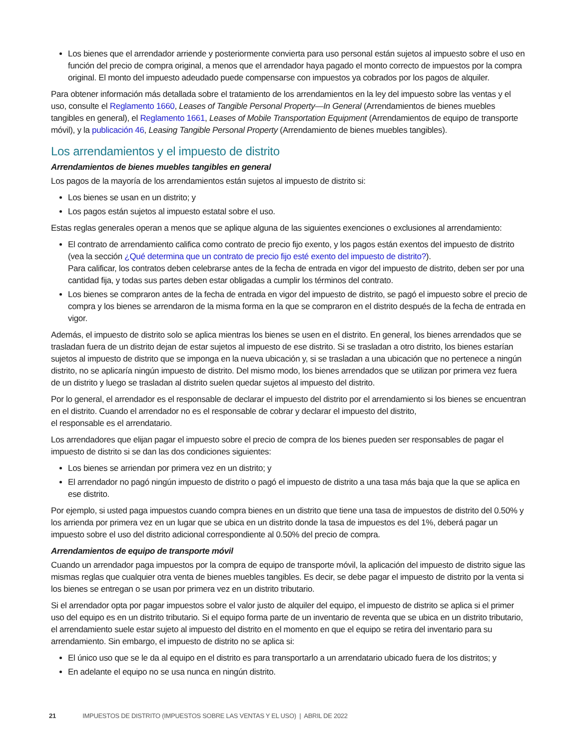Los bienes que el arrendador arriende y posteriormente convierta para uso personal están sujetos al impuesto sobre el uso en función del precio de compra original, a menos que el arrendador haya pagado el monto correcto de impuestos por la compra original. El monto del impuesto adeudado puede compensarse con impuestos ya cobrados por los pagos de alquiler.
Para obtener información más detallada sobre el tratamiento de los arrendamientos en la ley del impuesto sobre las ventas y el uso, consulte el Reglamento 1660, Leases of Tangible Personal Property—In General (Arrendamientos de bienes muebles tangibles en general), el Reglamento 1661, Leases of Mobile Transportation Equipment (Arrendamientos de equipo de transporte móvil), y la publicación 46, Leasing Tangible Personal Property (Arrendamiento de bienes muebles tangibles).
Los arrendamientos y el impuesto de distrito
Arrendamientos de bienes muebles tangibles en general
Los pagos de la mayoría de los arrendamientos están sujetos al impuesto de distrito si:
Los bienes se usan en un distrito; y
Los pagos están sujetos al impuesto estatal sobre el uso.
Estas reglas generales operan a menos que se aplique alguna de las siguientes exenciones o exclusiones al arrendamiento:
El contrato de arrendamiento califica como contrato de precio fijo exento, y los pagos están exentos del impuesto de distrito (vea la sección ¿Qué determina que un contrato de precio fijo esté exento del impuesto de distrito?).
Para calificar, los contratos deben celebrarse antes de la fecha de entrada en vigor del impuesto de distrito, deben ser por una cantidad fija, y todas sus partes deben estar obligadas a cumplir los términos del contrato.
Los bienes se compraron antes de la fecha de entrada en vigor del impuesto de distrito, se pagó el impuesto sobre el precio de compra y los bienes se arrendaron de la misma forma en la que se compraron en el distrito después de la fecha de entrada en vigor.
Además, el impuesto de distrito solo se aplica mientras los bienes se usen en el distrito. En general, los bienes arrendados que se trasladan fuera de un distrito dejan de estar sujetos al impuesto de ese distrito. Si se trasladan a otro distrito, los bienes estarían sujetos al impuesto de distrito que se imponga en la nueva ubicación y, si se trasladan a una ubicación que no pertenece a ningún distrito, no se aplicaría ningún impuesto de distrito. Del mismo modo, los bienes arrendados que se utilizan por primera vez fuera de un distrito y luego se trasladan al distrito suelen quedar sujetos al impuesto del distrito.
Por lo general, el arrendador es el responsable de declarar el impuesto del distrito por el arrendamiento si los bienes se encuentran en el distrito. Cuando el arrendador no es el responsable de cobrar y declarar el impuesto del distrito,
el responsable es el arrendatario.
Los arrendadores que elijan pagar el impuesto sobre el precio de compra de los bienes pueden ser responsables de pagar el impuesto de distrito si se dan las dos condiciones siguientes:
Los bienes se arriendan por primera vez en un distrito; y
El arrendador no pagó ningún impuesto de distrito o pagó el impuesto de distrito a una tasa más baja que la que se aplica en ese distrito.
Por ejemplo, si usted paga impuestos cuando compra bienes en un distrito que tiene una tasa de impuestos de distrito del 0.50% y los arrienda por primera vez en un lugar que se ubica en un distrito donde la tasa de impuestos es del 1%, deberá pagar un impuesto sobre el uso del distrito adicional correspondiente al 0.50% del precio de compra.
Arrendamientos de equipo de transporte móvil
Cuando un arrendador paga impuestos por la compra de equipo de transporte móvil, la aplicación del impuesto de distrito sigue las mismas reglas que cualquier otra venta de bienes muebles tangibles. Es decir, se debe pagar el impuesto de distrito por la venta si los bienes se entregan o se usan por primera vez en un distrito tributario.
Si el arrendador opta por pagar impuestos sobre el valor justo de alquiler del equipo, el impuesto de distrito se aplica si el primer uso del equipo es en un distrito tributario. Si el equipo forma parte de un inventario de reventa que se ubica en un distrito tributario, el arrendamiento suele estar sujeto al impuesto del distrito en el momento en que el equipo se retira del inventario para su arrendamiento. Sin embargo, el impuesto de distrito no se aplica si:
El único uso que se le da al equipo en el distrito es para transportarlo a un arrendatario ubicado fuera de los distritos; y
En adelante el equipo no se usa nunca en ningún distrito.
21 IMPUESTOS DE DISTRITO (IMPUESTOS SOBRE LAS VENTAS Y EL USO) | ABRIL DE 2022